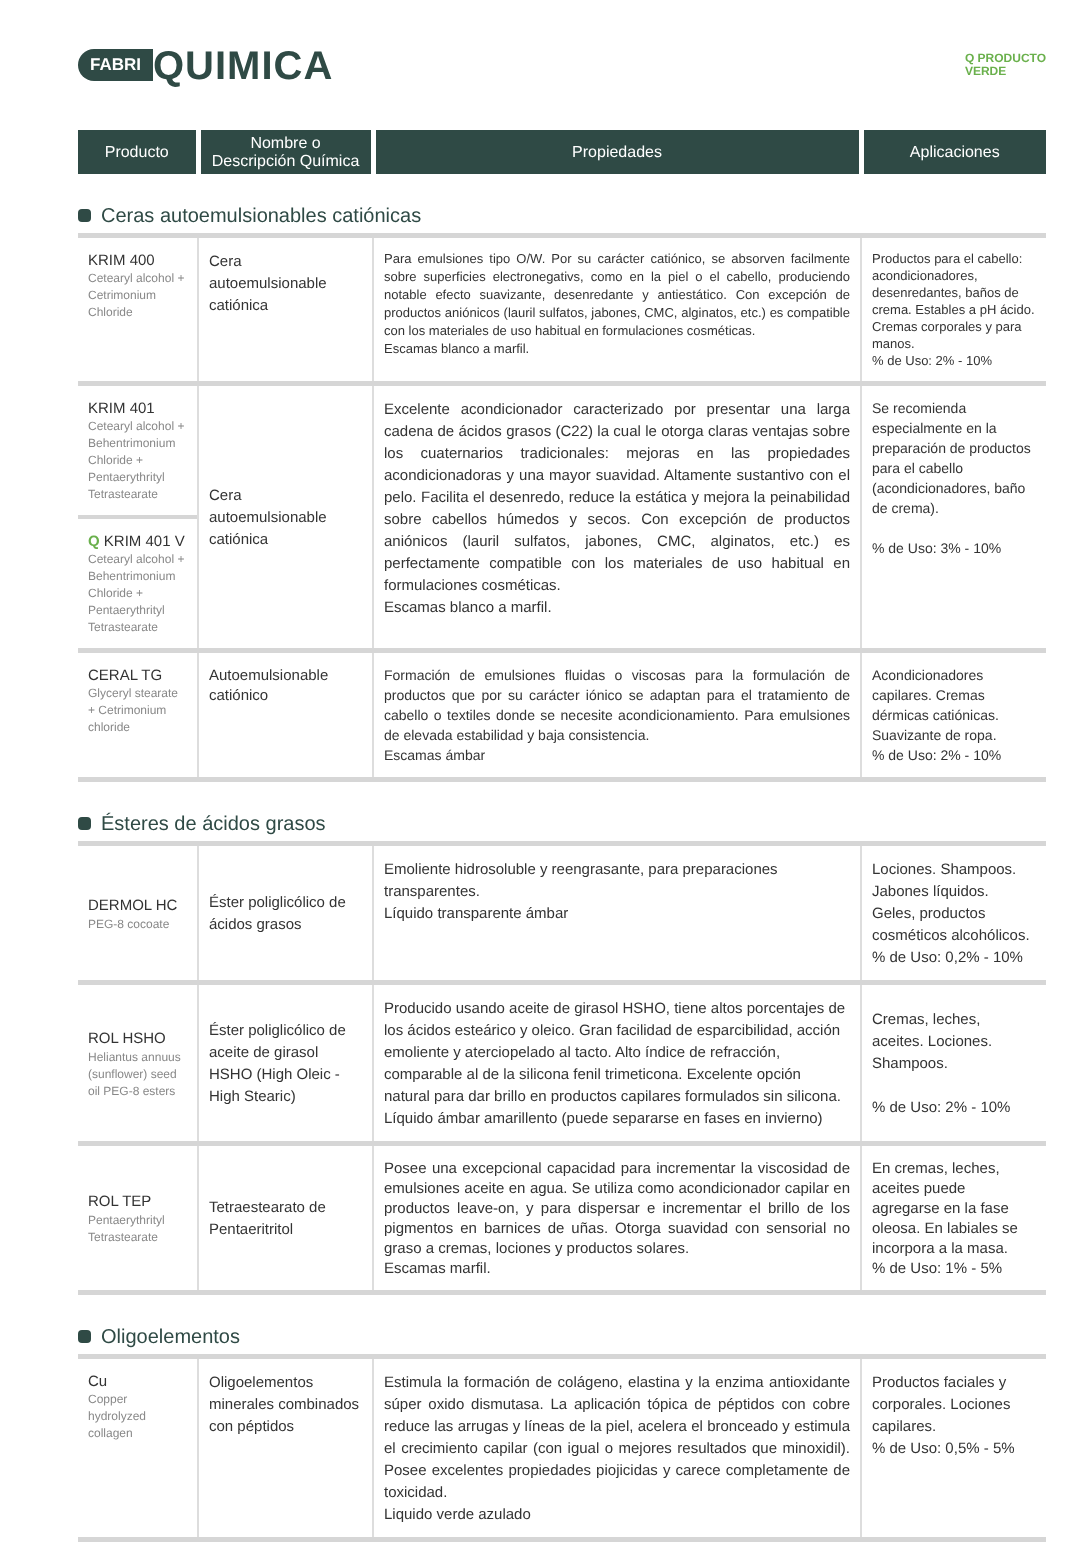FABRI QUIMICA
Q PRODUCTO
VERDE
| Producto | Nombre o Descripción Química | Propiedades | Aplicaciones |
| --- | --- | --- | --- |
Ceras autoemulsionables catiónicas
| KRIM 400 Cetearyl alcohol + Cetrimonium Chloride | Cera autoemulsionable catiónica | Para emulsiones tipo O/W. Por su carácter catiónico, se absorven facilmente sobre superficies electronegativs, como en la piel o el cabello, produciendo notable efecto suavizante, desenredante y antiestático. Con excepción de productos aniónicos (lauril sulfatos, jabones, CMC, alginatos, etc.) es compatible con los materiales de uso habitual en formulaciones cosméticas. Escamas blanco a marfil. | Productos para el cabello: acondicionadores, desenredantes, baños de crema. Estables a pH ácido. Cremas corporales y para manos. % de Uso: 2% - 10% |
| KRIM 401 Cetearyl alcohol + Behentrimonium Chloride + Pentaerythrityl Tetrastearate Q KRIM 401 V Cetearyl alcohol + Behentrimonium Chloride + Pentaerythrityl Tetrastearate | Cera autoemulsionable catiónica | Excelente acondicionador caracterizado por presentar una larga cadena de ácidos grasos (C22) la cual le otorga claras ventajas sobre los cuaternarios tradicionales: mejoras en las propiedades acondicionadoras y una mayor suavidad. Altamente sustantivo con el pelo. Facilita el desenredo, reduce la estática y mejora la peinabilidad sobre cabellos húmedos y secos. Con excepción de productos aniónicos (lauril sulfatos, jabones, CMC, alginatos, etc.) es perfectamente compatible con los materiales de uso habitual en formulaciones cosméticas. Escamas blanco a marfil. | Se recomienda especialmente en la preparación de productos para el cabello (acondicionadores, baño de crema). % de Uso: 3% - 10% |
| CERAL TG Glyceryl stearate + Cetrimonium chloride | Autoemulsionable catiónico | Formación de emulsiones fluidas o viscosas para la formulación de productos que por su carácter iónico se adaptan para el tratamiento de cabello o textiles donde se necesite acondicionamiento. Para emulsiones de elevada estabilidad y baja consistencia. Escamas ámbar | Acondicionadores capilares. Cremas dérmicas catiónicas. Suavizante de ropa. % de Uso: 2% - 10% |
Ésteres de ácidos grasos
| DERMOL HC PEG-8 cocoate | Éster poliglicólico de ácidos grasos | Emoliente hidrosoluble y reengrasante, para preparaciones transparentes. Líquido transparente ámbar | Lociones. Shampoos. Jabones líquidos. Geles, productos cosméticos alcohólicos. % de Uso: 0,2% - 10% |
| ROL HSHO Heliantus annuus (sunflower) seed oil PEG-8 esters | Éster poliglicólico de aceite de girasol HSHO (High Oleic - High Stearic) | Producido usando aceite de girasol HSHO, tiene altos porcentajes de los ácidos esteárico y oleico. Gran facilidad de esparcibilidad, acción emoliente y aterciopelado al tacto. Alto índice de refracción, comparable al de la silicona fenil trimeticona. Excelente opción natural para dar brillo en productos capilares formulados sin silicona. Líquido ámbar amarillento (puede separarse en fases en invierno) | Cremas, leches, aceites. Lociones. Shampoos. % de Uso: 2% - 10% |
| ROL TEP Pentaerythrityl Tetrastearate | Tetraestearato de Pentaeritritol | Posee una excepcional capacidad para incrementar la viscosidad de emulsiones aceite en agua. Se utiliza como acondicionador capilar en productos leave-on, y para dispersar e incrementar el brillo de los pigmentos en barnices de uñas. Otorga suavidad con sensorial no graso a cremas, lociones y productos solares. Escamas marfil. | En cremas, leches, aceites puede agregarse en la fase oleosa. En labiales se incorpora a la masa. % de Uso: 1% - 5% |
Oligoelementos
| Cu Copper hydrolyzed collagen | Oligoelementos minerales combinados con péptidos | Estimula la formación de colágeno, elastina y la enzima antioxidante súper oxido dismutasa. La aplicación tópica de péptidos con cobre reduce las arrugas y líneas de la piel, acelera el bronceado y estimula el crecimiento capilar (con igual o mejores resultados que minoxidil). Posee excelentes propiedades piojicidas y carece completamente de toxicidad. Liquido verde azulado | Productos faciales y corporales. Lociones capilares. % de Uso: 0,5% - 5% |